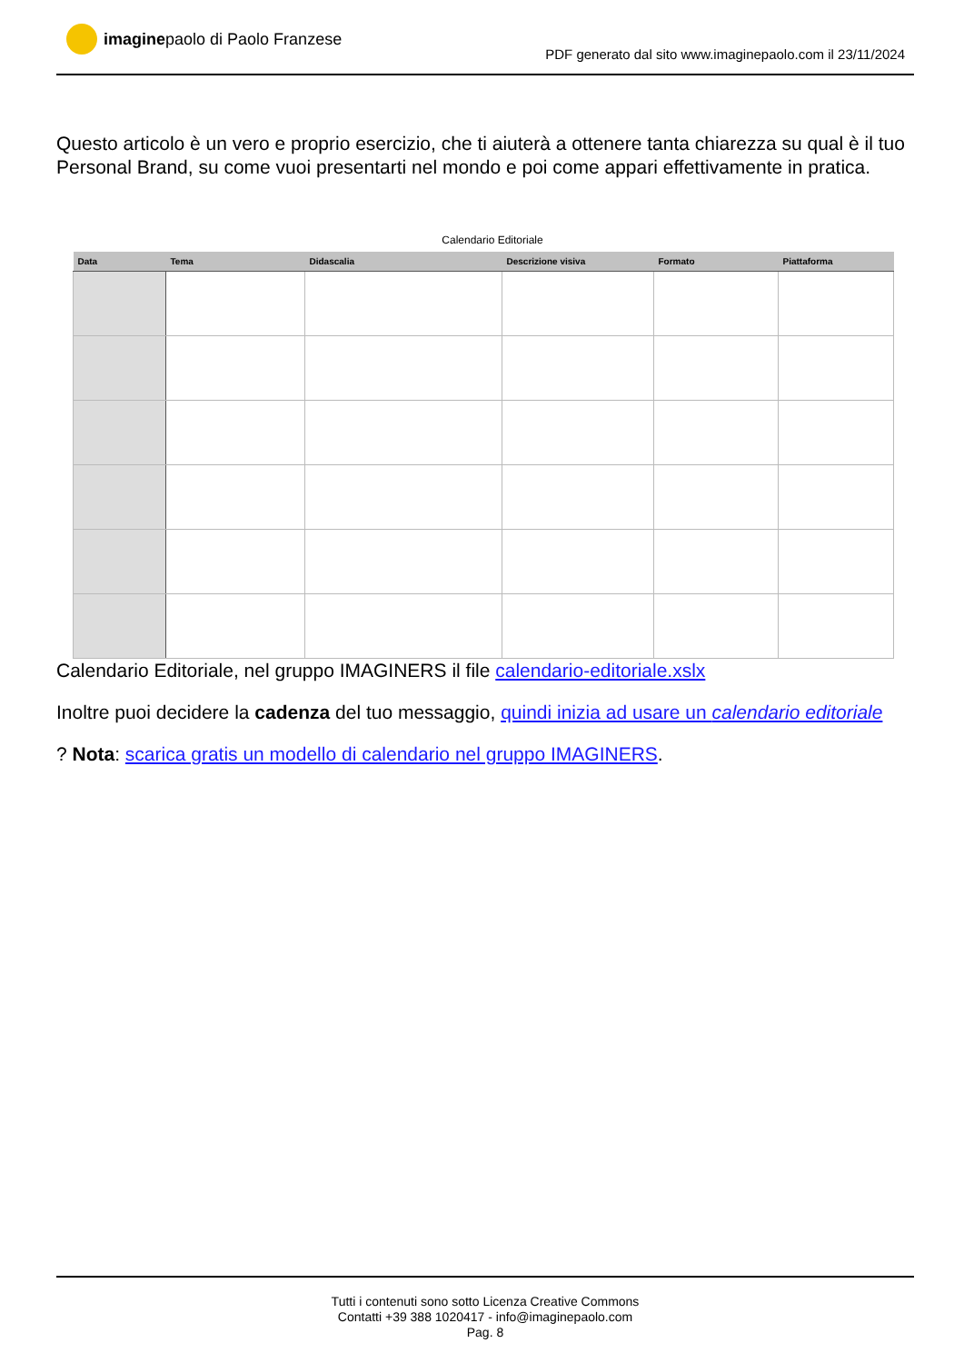imagine paolo di Paolo Franzese
PDF generato dal sito www.imaginepaolo.com il 23/11/2024
Questo articolo è un vero e proprio esercizio, che ti aiuterà a ottenere tanta chiarezza su qual è il tuo Personal Brand, su come vuoi presentarti nel mondo e poi come appari effettivamente in pratica.
Calendario Editoriale
| Data | Tema | Didascalia | Descrizione visiva | Formato | Piattaforma |
| --- | --- | --- | --- | --- | --- |
Calendario Editoriale, nel gruppo IMAGINERS il file calendario-editoriale.xslx
Inoltre puoi decidere la cadenza del tuo messaggio, quindi inizia ad usare un calendario editoriale
? Nota: scarica gratis un modello di calendario nel gruppo IMAGINERS.
Tutti i contenuti sono sotto Licenza Creative Commons
Contatti +39 388 1020417 - info@imaginepaolo.com
Pag. 8